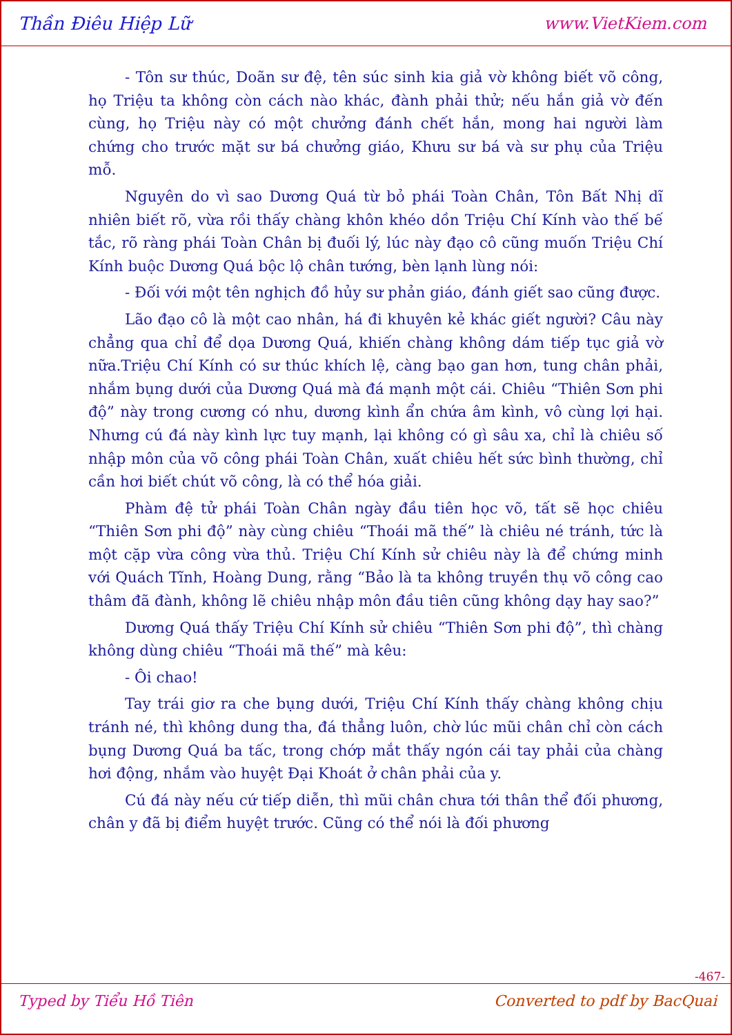Thần Điêu Hiệp Lữ www.VietKiem.com
- Tôn sư thúc, Doãn sư đệ, tên súc sinh kia giả vờ không biết võ công, họ Triệu ta không còn cách nào khác, đành phải thử; nếu hắn giả vờ đến cùng, họ Triệu này có một chưởng đánh chết hắn, mong hai người làm chứng cho trước mặt sư bá chưởng giáo, Khưu sư bá và sư phụ của Triệu mỗ.
Nguyên do vì sao Dương Quá từ bỏ phái Toàn Chân, Tôn Bất Nhị dĩ nhiên biết rõ, vừa rồi thấy chàng khôn khéo dồn Triệu Chí Kính vào thế bế tắc, rõ ràng phái Toàn Chân bị đuối lý, lúc này đạo cô cũng muốn Triệu Chí Kính buộc Dương Quá bộc lộ chân tướng, bèn lạnh lùng nói:
- Đối với một tên nghịch đồ hủy sư phản giáo, đánh giết sao cũng được.
Lão đạo cô là một cao nhân, há đi khuyên kẻ khác giết người? Câu này chẳng qua chỉ để dọa Dương Quá, khiến chàng không dám tiếp tục giả vờ nữa.Triệu Chí Kính có sư thúc khích lệ, càng bạo gan hơn, tung chân phải, nhắm bụng dưới của Dương Quá mà đá mạnh một cái. Chiêu “Thiên Sơn phi độ” này trong cương có nhu, dương kình ẩn chứa âm kình, vô cùng lợi hại. Nhưng cú đá này kình lực tuy mạnh, lại không có gì sâu xa, chỉ là chiêu số nhập môn của võ công phái Toàn Chân, xuất chiêu hết sức bình thường, chỉ cần hơi biết chút võ công, là có thể hóa giải.
Phàm đệ tử phái Toàn Chân ngày đầu tiên học võ, tất sẽ học chiêu “Thiên Sơn phi độ” này cùng chiêu “Thoái mã thế” là chiêu né tránh, tức là một cặp vừa công vừa thủ. Triệu Chí Kính sử chiêu này là để chứng minh với Quách Tĩnh, Hoàng Dung, rằng “Bảo là ta không truyền thụ võ công cao thâm đã đành, không lẽ chiêu nhập môn đầu tiên cũng không dạy hay sao?”
Dương Quá thấy Triệu Chí Kính sử chiêu “Thiên Sơn phi độ”, thì chàng không dùng chiêu “Thoái mã thế” mà kêu:
- Ôi chao!
Tay trái giơ ra che bụng dưới, Triệu Chí Kính thấy chàng không chịu tránh né, thì không dung tha, đá thẳng luôn, chờ lúc mũi chân chỉ còn cách bụng Dương Quá ba tấc, trong chớp mắt thấy ngón cái tay phải của chàng hơi động, nhắm vào huyệt Đại Khoát ở chân phải của y.
Cú đá này nếu cứ tiếp diễn, thì mũi chân chưa tới thân thể đối phương, chân y đã bị điểm huyệt trước. Cũng có thể nói là đối phương
-467-
Typed by Tiểu Hồ Tiên Converted to pdf by BacQuai